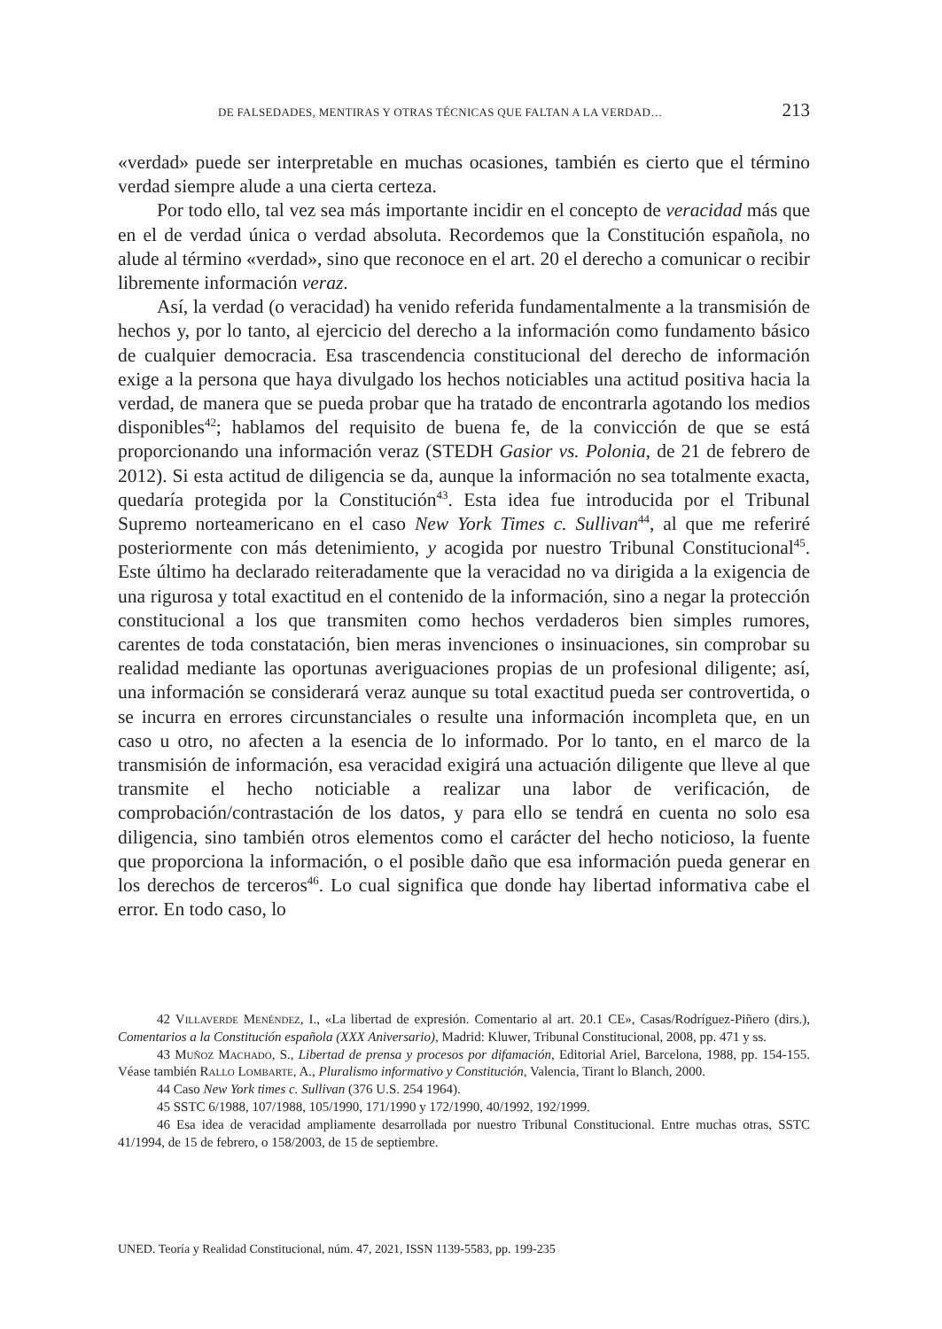DE FALSEDADES, MENTIRAS Y OTRAS TÉCNICAS QUE FALTAN A LA VERDAD… 213
«verdad» puede ser interpretable en muchas ocasiones, también es cierto que el término verdad siempre alude a una cierta certeza.
Por todo ello, tal vez sea más importante incidir en el concepto de veracidad más que en el de verdad única o verdad absoluta. Recordemos que la Constitución española, no alude al término «verdad», sino que reconoce en el art. 20 el derecho a comunicar o recibir libremente información veraz.
Así, la verdad (o veracidad) ha venido referida fundamentalmente a la transmisión de hechos y, por lo tanto, al ejercicio del derecho a la información como fundamento básico de cualquier democracia. Esa trascendencia constitucional del derecho de información exige a la persona que haya divulgado los hechos noticiables una actitud positiva hacia la verdad, de manera que se pueda probar que ha tratado de encontrarla agotando los medios disponibles<sup>42</sup>; hablamos del requisito de buena fe, de la convicción de que se está proporcionando una información veraz (STEDH Gasior vs. Polonia, de 21 de febrero de 2012). Si esta actitud de diligencia se da, aunque la información no sea totalmente exacta, quedaría protegida por la Constitución<sup>43</sup>. Esta idea fue introducida por el Tribunal Supremo norteamericano en el caso New York Times c. Sullivan<sup>44</sup>, al que me referiré posteriormente con más detenimiento, y acogida por nuestro Tribunal Constitucional<sup>45</sup>. Este último ha declarado reiteradamente que la veracidad no va dirigida a la exigencia de una rigurosa y total exactitud en el contenido de la información, sino a negar la protección constitucional a los que transmiten como hechos verdaderos bien simples rumores, carentes de toda constatación, bien meras invenciones o insinuaciones, sin comprobar su realidad mediante las oportunas averiguaciones propias de un profesional diligente; así, una información se considerará veraz aunque su total exactitud pueda ser controvertida, o se incurra en errores circunstanciales o resulte una información incompleta que, en un caso u otro, no afecten a la esencia de lo informado. Por lo tanto, en el marco de la transmisión de información, esa veracidad exigirá una actuación diligente que lleve al que transmite el hecho noticiable a realizar una labor de verificación, de comprobación/contrastación de los datos, y para ello se tendrá en cuenta no solo esa diligencia, sino también otros elementos como el carácter del hecho noticioso, la fuente que proporciona la información, o el posible daño que esa información pueda generar en los derechos de terceros<sup>46</sup>. Lo cual significa que donde hay libertad informativa cabe el error. En todo caso, lo
42 Villaverde Menéndez, I., «La libertad de expresión. Comentario al art. 20.1 CE», Casas/Rodríguez-Piñero (dirs.), Comentarios a la Constitución española (XXX Aniversario), Madrid: Kluwer, Tribunal Constitucional, 2008, pp. 471 y ss.
43 Muñoz Machado, S., Libertad de prensa y procesos por difamación, Editorial Ariel, Barcelona, 1988, pp. 154-155. Véase también Rallo Lombarte, A., Pluralismo informativo y Constitución, Valencia, Tirant lo Blanch, 2000.
44 Caso New York times c. Sullivan (376 U.S. 254 1964).
45 SSTC 6/1988, 107/1988, 105/1990, 171/1990 y 172/1990, 40/1992, 192/1999.
46 Esa idea de veracidad ampliamente desarrollada por nuestro Tribunal Constitucional. Entre muchas otras, SSTC 41/1994, de 15 de febrero, o 158/2003, de 15 de septiembre.
UNED. Teoría y Realidad Constitucional, núm. 47, 2021, ISSN 1139-5583, pp. 199-235